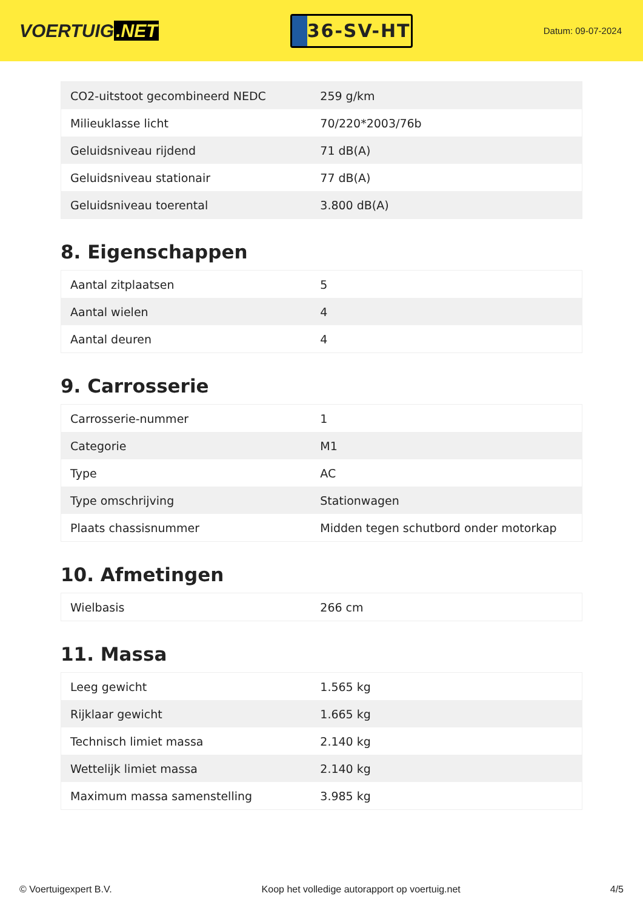VOERTUIG.NET
36-SV-HT
Datum: 09-07-2024
| CO2-uitstoot gecombineerd NEDC | 259 g/km |
| Milieuklasse licht | 70/220*2003/76b |
| Geluidsniveau rijdend | 71 dB(A) |
| Geluidsniveau stationair | 77 dB(A) |
| Geluidsniveau toerental | 3.800 dB(A) |
8. Eigenschappen
| Aantal zitplaatsen | 5 |
| Aantal wielen | 4 |
| Aantal deuren | 4 |
9. Carrosserie
| Carrosserie-nummer | 1 |
| Categorie | M1 |
| Type | AC |
| Type omschrijving | Stationwagen |
| Plaats chassisnummer | Midden tegen schutbord onder motorkap |
10. Afmetingen
| Wielbasis | 266 cm |
11. Massa
| Leeg gewicht | 1.565 kg |
| Rijklaar gewicht | 1.665 kg |
| Technisch limiet massa | 2.140 kg |
| Wettelijk limiet massa | 2.140 kg |
| Maximum massa samenstelling | 3.985 kg |
© Voertuigexpert B.V. Koop het volledige autorapport op voertuig.net 4/5